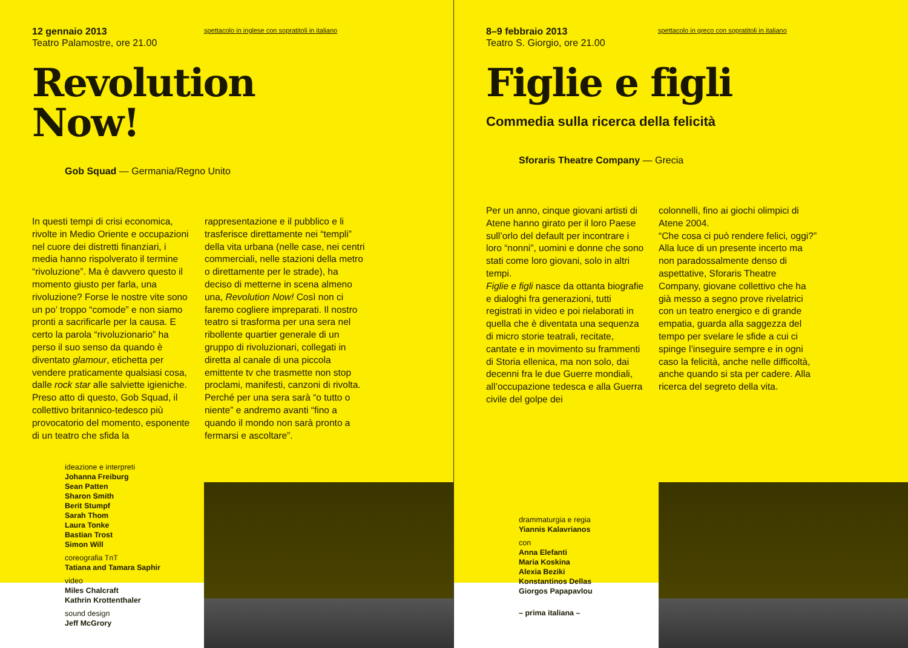12 gennaio 2013
Teatro Palamostre, ore 21.00
spettacolo in inglese con sopratitoli in italiano
Revolution
Now!
Gob Squad — Germania/Regno Unito
In questi tempi di crisi economica, rivolte in Medio Oriente e occupazioni nel cuore dei distretti finanziari, i media hanno rispolverato il termine “rivoluzione”. Ma è davvero questo il momento giusto per farla, una rivoluzione? Forse le nostre vite sono un po’ troppo “comode” e non siamo pronti a sacrificarle per la causa. E certo la parola “rivoluzionario” ha perso il suo senso da quando è diventato glamour, etichetta per vendere praticamente qualsiasi cosa, dalle rock star alle salviette igieniche. Preso atto di questo, Gob Squad, il collettivo britannico-tedesco più provocatorio del momento, esponente di un teatro che sfida la
rappresentazione e il pubblico e li trasferisce direttamente nei “templi” della vita urbana (nelle case, nei centri commerciali, nelle stazioni della metro o direttamente per le strade), ha deciso di metterne in scena almeno una, Revolution Now! Così non ci faremo cogliere impreparati. Il nostro teatro si trasforma per una sera nel ribollente quartier generale di un gruppo di rivoluzionari, collegati in diretta al canale di una piccola emittente tv che trasmette non stop proclami, manifesti, canzoni di rivolta. Perché per una sera sarà “o tutto o niente” e andremo avanti “fino a quando il mondo non sarà pronto a fermarsi e ascoltare”.
ideazione e interpreti
Johanna Freiburg
Sean Patten
Sharon Smith
Berit Stumpf
Sarah Thom
Laura Tonke
Bastian Trost
Simon Will
coreografia TnT
Tatiana and Tamara Saphir
video
Miles Chalcraft
Kathrin Krottenthaler
sound design
Jeff McGrory
8–9 febbraio 2013
Teatro S. Giorgio, ore 21.00
spettacolo in greco con sopratitoli in italiano
Figlie e figli
Commedia sulla ricerca della felicità
Sforaris Theatre Company — Grecia
Per un anno, cinque giovani artisti di Atene hanno girato per il loro Paese sull’orlo del default per incontrare i loro “nonni”, uomini e donne che sono stati come loro giovani, solo in altri tempi.
Figlie e figli nasce da ottanta biografie e dialoghi fra generazioni, tutti registrati in video e poi rielaborati in quella che è diventata una sequenza di micro storie teatrali, recitate, cantate e in movimento su frammenti di Storia ellenica, ma non solo, dai decenni fra le due Guerre mondiali, all’occupazione tedesca e alla Guerra civile del golpe dei
colonnelli, fino ai giochi olimpici di Atene 2004.
“Che cosa ci può rendere felici, oggi?” Alla luce di un presente incerto ma non paradossalmente denso di aspettative, Sforaris Theatre Company, giovane collettivo che ha già messo a segno prove rivelatrici con un teatro energico e di grande empatia, guarda alla saggezza del tempo per svelare le sfide a cui ci spinge l’inseguire sempre e in ogni caso la felicità, anche nelle difficoltà, anche quando si sta per cadere. Alla ricerca del segreto della vita.
drammaturgia e regia
Yiannis Kalavrianos
con
Anna Elefanti
Maria Koskina
Alexia Beziki
Konstantinos Dellas
Giorgos Papapavlou
– prima italiana –